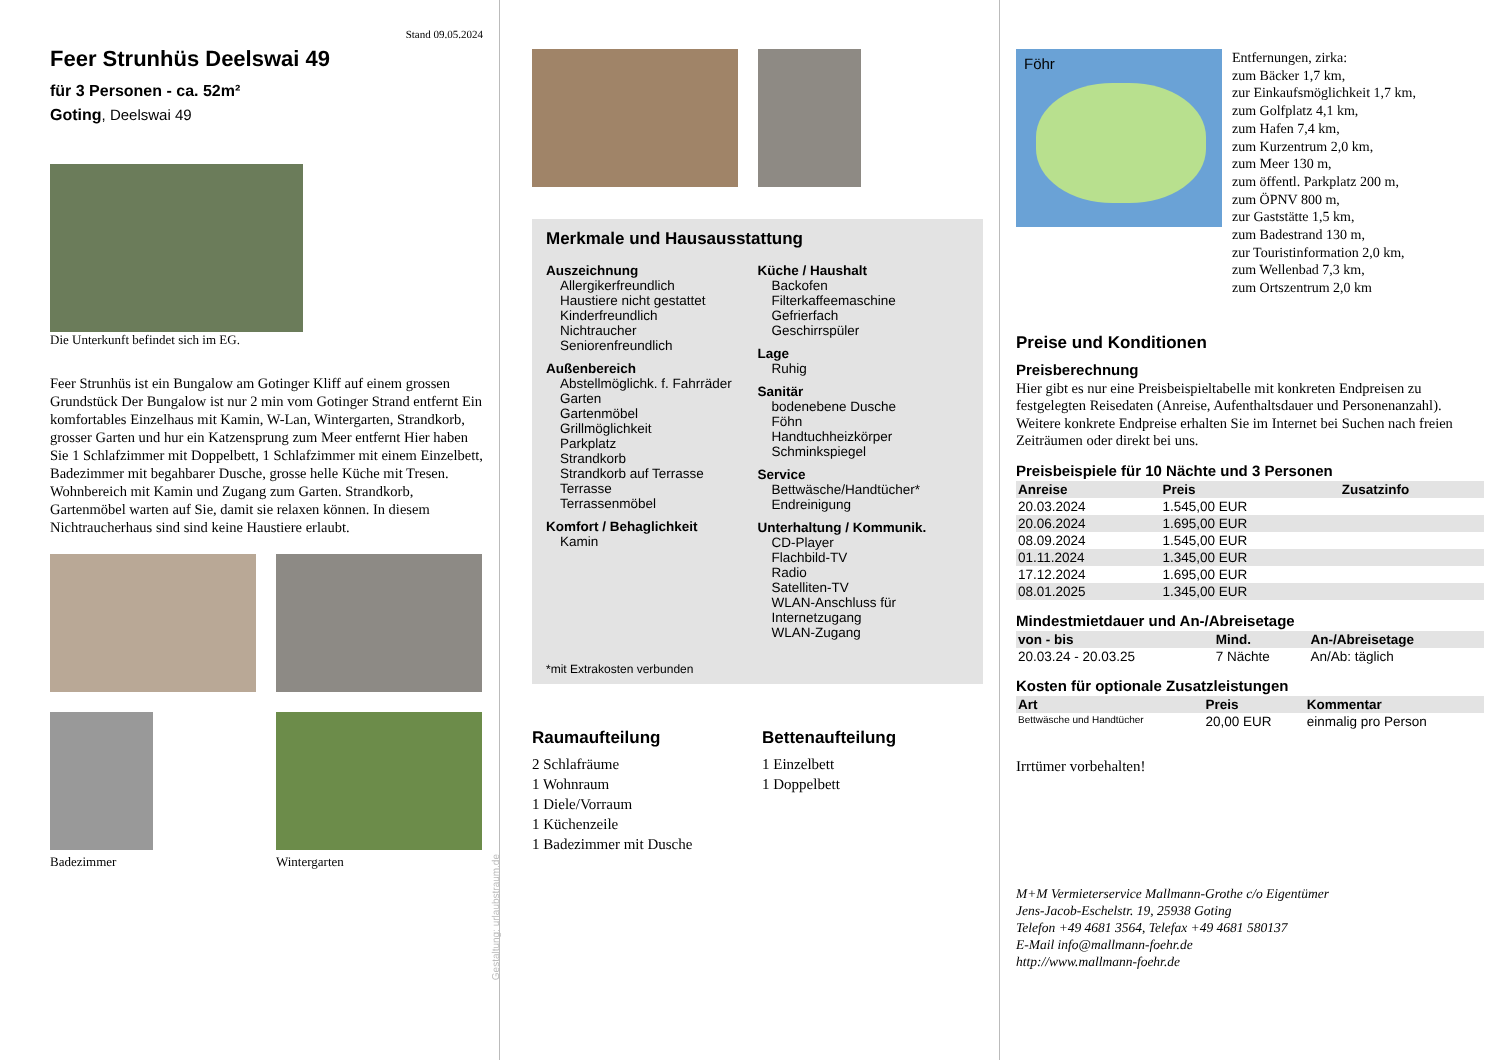Stand 09.05.2024
Feer Strunhüs Deelswai 49
für 3 Personen - ca. 52m²
Goting, Deelswai 49
Die Unterkunft befindet sich im EG.
Feer Strunhüs ist ein Bungalow am Gotinger Kliff auf einem grossen Grundstück Der Bungalow ist nur 2 min vom Gotinger Strand entfernt Ein komfortables Einzelhaus mit Kamin, W-Lan, Wintergarten, Strandkorb, grosser Garten und hur ein Katzensprung zum Meer entfernt Hier haben Sie 1 Schlafzimmer mit Doppelbett, 1 Schlafzimmer mit einem Einzelbett, Badezimmer mit begahbarer Dusche, grosse helle Küche mit Tresen. Wohnbereich mit Kamin und Zugang zum Garten. Strandkorb, Gartenmöbel warten auf Sie, damit sie relaxen können. In diesem Nichtraucherhaus sind sind keine Haustiere erlaubt.
Badezimmer Wintergarten
Gestaltung: urlaubstraum.de
Merkmale und Hausausstattung
Auszeichnung
Allergikerfreundlich
Haustiere nicht gestattet
Kinderfreundlich
Nichtraucher
Seniorenfreundlich
Außenbereich
Abstellmöglichk. f. Fahrräder
Garten
Gartenmöbel
Grillmöglichkeit
Parkplatz
Strandkorb
Strandkorb auf Terrasse
Terrasse
Terrassenmöbel
Komfort / Behaglichkeit
Kamin
Küche / Haushalt
Backofen
Filterkaffeemaschine
Gefrierfach
Geschirrspüler
Lage
Ruhig
Sanitär
bodenebene Dusche
Föhn
Handtuchheizkörper
Schminkspiegel
Service
Bettwäsche/Handtücher*
Endreinigung
Unterhaltung / Kommunik.
CD-Player
Flachbild-TV
Radio
Satelliten-TV
WLAN-Anschluss für Internetzugang
WLAN-Zugang
*mit Extrakosten verbunden
Raumaufteilung
2 Schlafräume
1 Wohnraum
1 Diele/Vorraum
1 Küchenzeile
1 Badezimmer mit Dusche
Bettenaufteilung
1 Einzelbett
1 Doppelbett
Föhr
Entfernungen, zirka:
zum Bäcker 1,7 km,
zur Einkaufsmöglichkeit 1,7 km,
zum Golfplatz 4,1 km,
zum Hafen 7,4 km,
zum Kurzentrum 2,0 km,
zum Meer 130 m,
zum öffentl. Parkplatz 200 m,
zum ÖPNV 800 m,
zur Gaststätte 1,5 km,
zum Badestrand 130 m,
zur Touristinformation 2,0 km,
zum Wellenbad 7,3 km,
zum Ortszentrum 2,0 km
Preise und Konditionen
Preisberechnung
Hier gibt es nur eine Preisbeispieltabelle mit konkreten Endpreisen zu festgelegten Reisedaten (Anreise, Aufenthaltsdauer und Personenanzahl). Weitere konkrete Endpreise erhalten Sie im Internet bei Suchen nach freien Zeiträumen oder direkt bei uns.
Preisbeispiele für 10 Nächte und 3 Personen
| Anreise | Preis | Zusatzinfo |
| --- | --- | --- |
| 20.03.2024 | 1.545,00 EUR | |
| 20.06.2024 | 1.695,00 EUR | |
| 08.09.2024 | 1.545,00 EUR | |
| 01.11.2024 | 1.345,00 EUR | |
| 17.12.2024 | 1.695,00 EUR | |
| 08.01.2025 | 1.345,00 EUR | |
Mindestmietdauer und An-/Abreisetage
| von - bis | Mind. | An-/Abreisetage |
| --- | --- | --- |
| 20.03.24 - 20.03.25 | 7 Nächte | An/Ab: täglich |
Kosten für optionale Zusatzleistungen
| Art | Preis | Kommentar |
| --- | --- | --- |
| Bettwäsche und Handtücher | 20,00 EUR | einmalig pro Person |
Irrtümer vorbehalten!
M+M Vermieterservice Mallmann-Grothe c/o Eigentümer
Jens-Jacob-Eschelstr. 19, 25938 Goting
Telefon +49 4681 3564, Telefax +49 4681 580137
E-Mail info@mallmann-foehr.de
http://www.mallmann-foehr.de